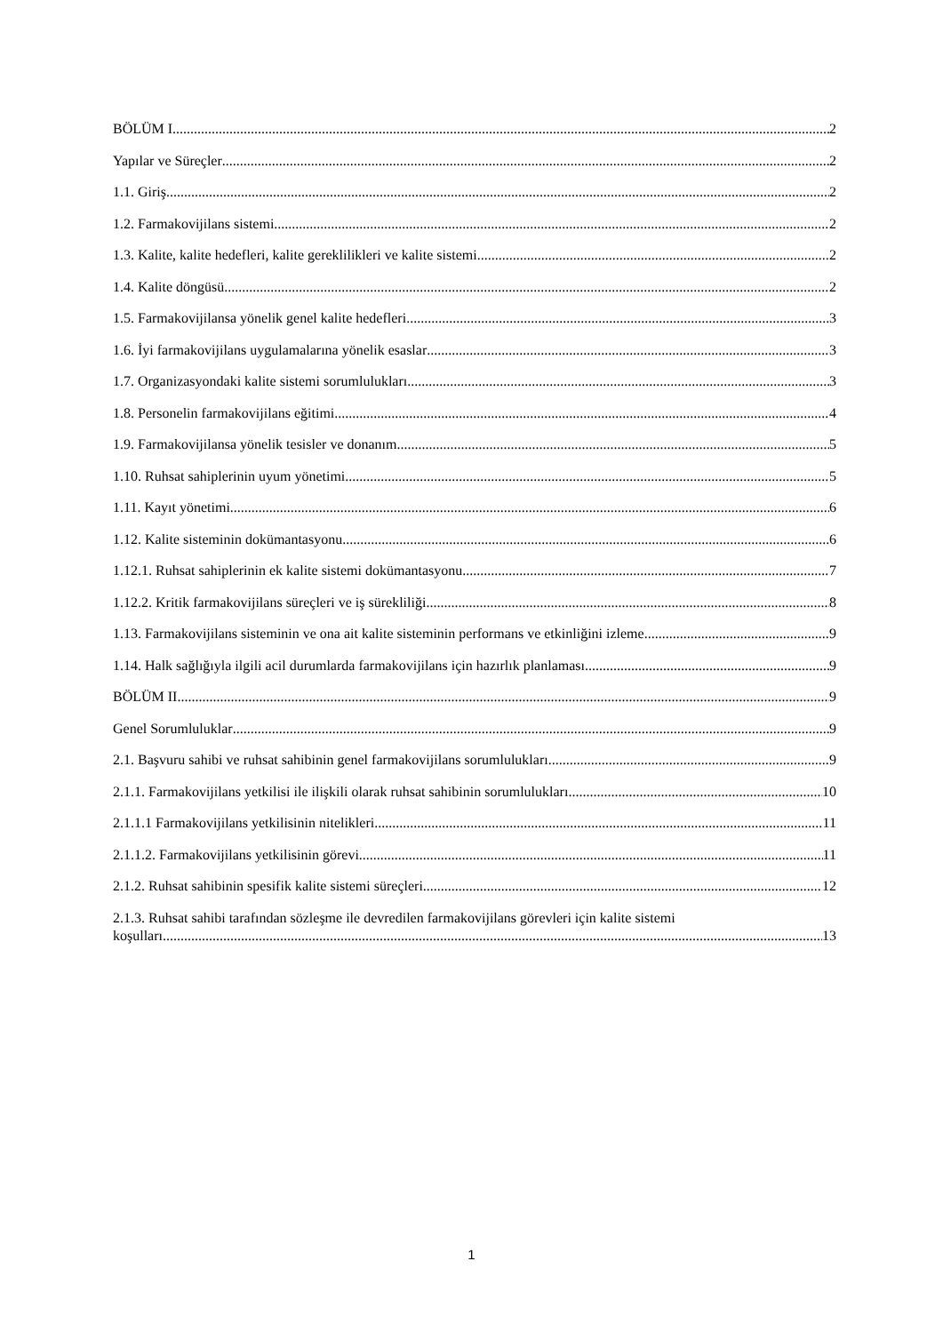BÖLÜM I 2
Yapılar ve Süreçler 2
1.1. Giriş 2
1.2. Farmakovijilans sistemi 2
1.3. Kalite, kalite hedefleri, kalite gereklilikleri ve kalite sistemi 2
1.4. Kalite döngüsü 2
1.5. Farmakovijilansa yönelik genel kalite hedefleri 3
1.6. İyi farmakovijilans uygulamalarına yönelik esaslar 3
1.7. Organizasyondaki kalite sistemi sorumlulukları 3
1.8. Personelin farmakovijilans eğitimi 4
1.9. Farmakovijilansa yönelik tesisler ve donanım 5
1.10. Ruhsat sahiplerinin uyum yönetimi 5
1.11. Kayıt yönetimi 6
1.12. Kalite sisteminin dokümantasyonu 6
1.12.1. Ruhsat sahiplerinin ek kalite sistemi dokümantasyonu 7
1.12.2. Kritik farmakovijilans süreçleri ve iş sürekliliği 8
1.13. Farmakovijilans sisteminin ve ona ait kalite sisteminin performans ve etkinliğini izleme 9
1.14. Halk sağlığıyla ilgili acil durumlarda farmakovijilans için hazırlık planlaması 9
BÖLÜM II 9
Genel Sorumluluklar 9
2.1. Başvuru sahibi ve ruhsat sahibinin genel farmakovijilans sorumlulukları 9
2.1.1. Farmakovijilans yetkilisi ile ilişkili olarak ruhsat sahibinin sorumlulukları 10
2.1.1.1 Farmakovijilans yetkilisinin nitelikleri 11
2.1.1.2. Farmakovijilans yetkilisinin görevi 11
2.1.2. Ruhsat sahibinin spesifik kalite sistemi süreçleri 12
2.1.3. Ruhsat sahibi tarafından sözleşme ile devredilen farmakovijilans görevleri için kalite sistemi
koşulları 13
1